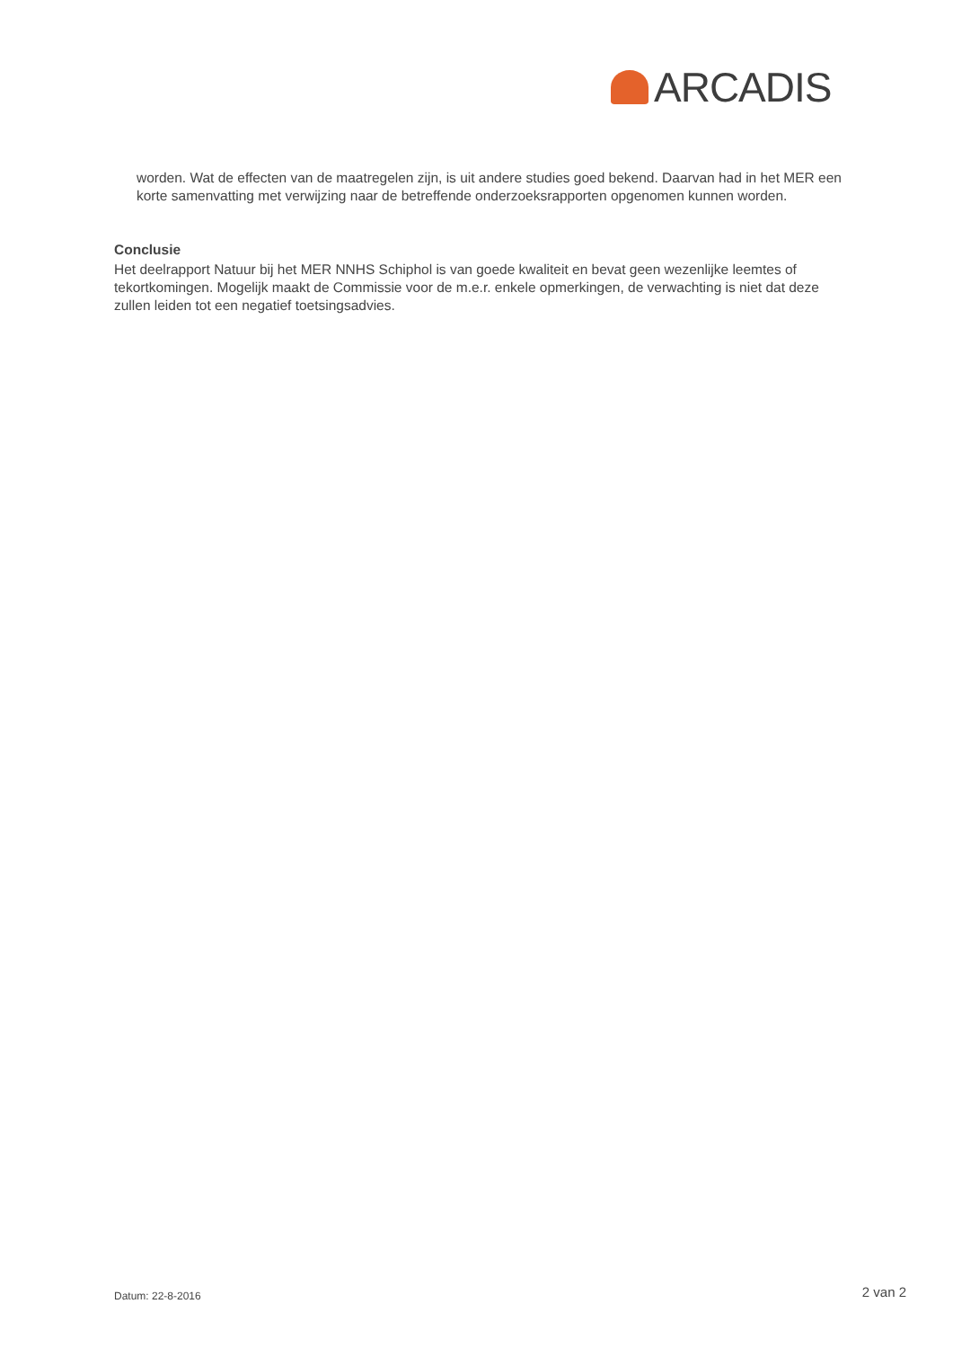ARCADIS
worden. Wat de effecten van de maatregelen zijn, is uit andere studies goed bekend. Daarvan had in het MER een korte samenvatting met verwijzing naar de betreffende onderzoeksrapporten opgenomen kunnen worden.
Conclusie
Het deelrapport Natuur bij het MER NNHS Schiphol is van goede kwaliteit en bevat geen wezenlijke leemtes of tekortkomingen. Mogelijk maakt de Commissie voor de m.e.r. enkele opmerkingen, de verwachting is niet dat deze zullen leiden tot een negatief toetsingsadvies.
Datum: 22-8-2016 2 van 2